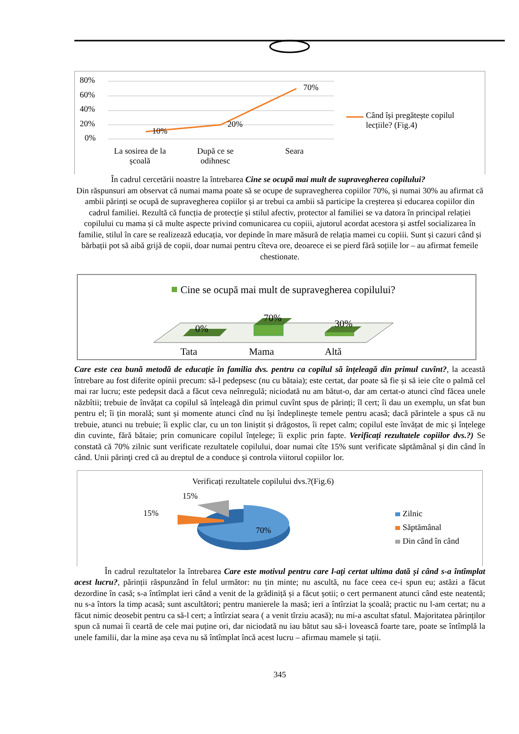80%
60%
40%
20%
0%
10%
20%
70%
Când își pregătește copilul
lecțiile? (Fig.4)
La sosirea de la
școală
După ce se
odihnesc
Seara
În cadrul cercetării noastre la întrebarea Cine se ocupă mai mult de supravegherea copilului?
Din răspunsuri am observat că numai mama poate să se ocupe de supravegherea copiilor 70%, și numai 30% au afirmat că ambii părinți se ocupă de supravegherea copiilor și ar trebui ca ambii să participe la creșterea și educarea copiilor din cadrul familiei. Rezultă că funcția de protecție și stilul afectiv, protector al familiei se va datora în principal relației copilului cu mama și că multe aspecte privind comunicarea cu copiii, ajutorul acordat acestora și astfel socializarea în familie, stilul în care se realizează educația, vor depinde în mare măsură de relația mamei cu copiii. Sunt și cazuri când și bărbații pot să aibă grijă de copii, doar numai pentru cîteva ore, deoarece ei se pierd fără soțiile lor – au afirmat femeile chestionate.
Cine se ocupă mai mult de supravegherea copilului?
0%
70%
30%
Tata Mama Altă
Care este cea bună metodă de educație în familia dvs. pentru ca copilul să înțeleagă din primul cuvînt?, la această întrebare au fost diferite opinii precum: să-l pedepsesc (nu cu bătaia); este certat, dar poate să fie și să ieie cîte o palmă cel mai rar lucru; este pedepsit dacă a făcut ceva neînregulă; niciodată nu am bătut-o, dar am certat-o atunci cînd făcea unele năzbîtii; trebuie de învățat ca copilul să înțeleagă din primul cuvînt spus de părinți; îl cert; îi dau un exemplu, un sfat bun pentru el; îi țin morală; sunt și momente atunci cînd nu își îndeplinește temele pentru acasă; dacă părintele a spus că nu trebuie, atunci nu trebuie; îi explic clar, cu un ton liniștit și drăgostos, îi repet calm; copilul este învățat de mic și înțelege din cuvinte, fără bătaie; prin comunicare copilul înțelege; îi explic prin fapte. Verificați rezultatele copiilor dvs.?) Se constată că 70% zilnic sunt verificate rezultatele copilului, doar numai cîte 15% sunt verificate săptămânal și din când în când. Unii părinţi cred că au dreptul de a conduce şi controla viitorul copiilor lor.
Verificați rezultatele copilului dvs.?(Fig.6)
15%
15%
70%
Zilnic
Săptămânal
Din când în când
În cadrul rezultatelor la întrebarea Care este motivul pentru care l-ați certat ultima dată și când s-a întîmplat acest lucru?, părinții răspunzând în felul următor: nu țin minte; nu ascultă, nu face ceea ce-i spun eu; astăzi a făcut dezordine în casă; s-a întîmplat ieri când a venit de la grădiniță și a făcut șotii; o cert permanent atunci când este neatentă; nu s-a întors la timp acasă; sunt ascultători; pentru manierele la masă; ieri a întîrziat la școală; practic nu l-am certat; nu a făcut nimic deosebit pentru ca să-l cert; a întîrziat seara ( a venit tîrziu acasă); nu mi-a ascultat sfatul. Majoritatea părinților spun că numai îi ceartă de cele mai puține ori, dar niciodată nu iau bătut sau să-i lovească foarte tare, poate se întîmplă la unele familii, dar la mine așa ceva nu să întîmplat încă acest lucru – afirmau mamele și tații.
345